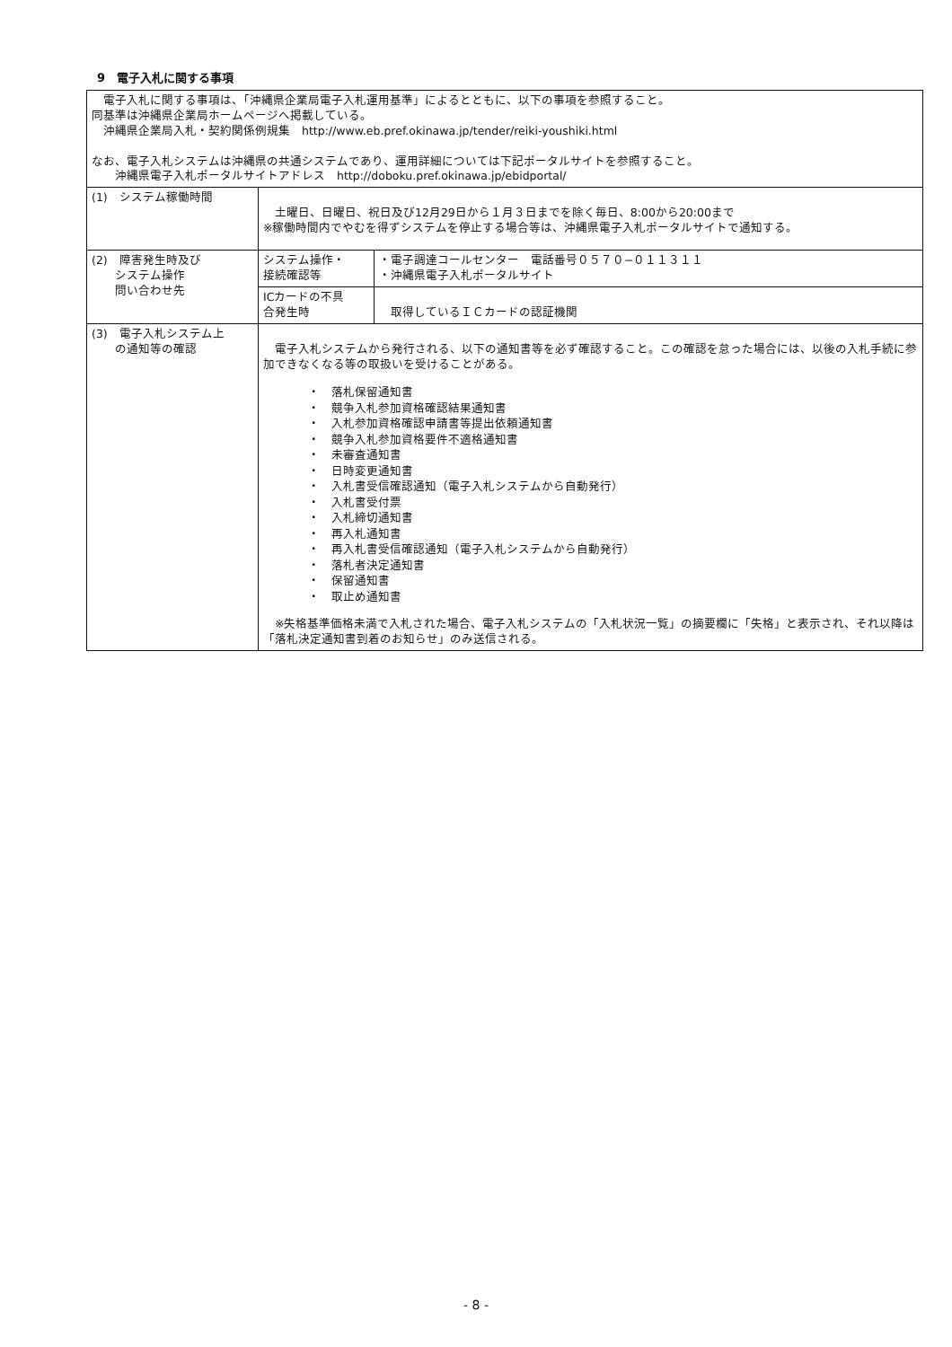9　電子入札に関する事項
| 電子入札に関する事項は、「沖縄県企業局電子入札運用基準」によるとともに、以下の事項を参照すること。 同基準は沖縄県企業局ホームページへ掲載している。 沖縄県企業局入札・契約関係例規集 http://www.eb.pref.okinawa.jp/tender/reiki-youshiki.html なお、電子入札システムは沖縄県の共通システムであり、運用詳細については下記ポータルサイトを参照すること。 沖縄県電子入札ポータルサイトアドレス http://doboku.pref.okinawa.jp/ebidportal/ | | |
| (1) システム稼働時間 | 土曜日、日曜日、祝日及び12月29日から１月３日までを除く毎日、8:00から20:00まで ※稼働時間内でやむを得ずシステムを停止する場合等は、沖縄県電子入札ポータルサイトで通知する。 | |
| (2) 障害発生時及び システム操作 問い合わせ先 | システム操作・ 接続確認等 | ・電子調達コールセンター 電話番号０５７０−０１１３１１ ・沖縄県電子入札ポータルサイト |
| | ICカードの不具 合発生時 | 取得しているＩＣカードの認証機関 |
| (3) 電子入札システム上 の通知等の確認 | 電子入札システムから発行される、以下の通知書等を必ず確認すること。この確認を怠った場合には、以後の入札手続に参加できなくなる等の取扱いを受けることがある。 ・ 落札保留通知書 ・ 競争入札参加資格確認結果通知書 ・ 入札参加資格確認申請書等提出依頼通知書 ・ 競争入札参加資格要件不適格通知書 ・ 未審査通知書 ・ 日時変更通知書 ・ 入札書受信確認通知（電子入札システムから自動発行） ・ 入札書受付票 ・ 入札締切通知書 ・ 再入札通知書 ・ 再入札書受信確認通知（電子入札システムから自動発行） ・ 落札者決定通知書 ・ 保留通知書 ・ 取止め通知書 ※失格基準価格未満で入札された場合、電子入札システムの「入札状況一覧」の摘要欄に「失格」と表示され、それ以降は「落札決定通知書到着のお知らせ」のみ送信される。 | |
- 8 -